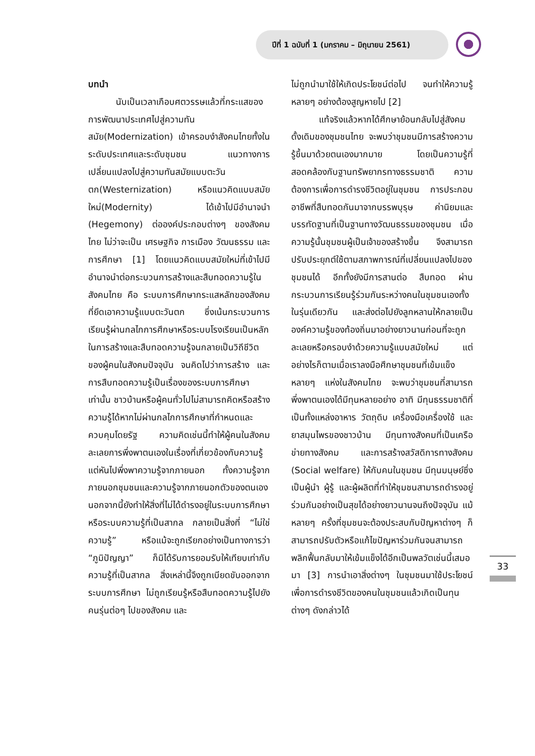ปีที่ 1 ฉบับที่ 1 (มกราคม – มิถุนายน 2561)
บทนำ
นับเป็นเวลาเกือบศตวรรษแล้วที่กระแสของการพัฒนาประเทศไปสู่ความทันสมัย(Modernization) เข้าครอบงำสังคมไทยทั้งในระดับประเทศและระดับชุมชน แนวทางการเปลี่ยนแปลงไปสู่ความทันสมัยแบบตะวันตก(Westernization) หรือแนวคิดแบบสมัยใหม่(Modernity) ได้เข้าไปมีอำนาจนำ (Hegemony) ต่อองค์ประกอบต่างๆ ของสังคมไทย ไม่ว่าจะเป็น เศรษฐกิจ การเมือง วัฒนธรรม และการศึกษา [1] โดยแนวคิดแบบสมัยใหม่ที่เข้าไปมีอำนาจนำต่อกระบวนการสร้างและสืบทอดความรู้ในสังคมไทย คือ ระบบการศึกษากระแสหลักของสังคมที่ยึดเอาความรู้แบบตะวันตก ซึ่งเน้นกระบวนการเรียนรู้ผ่านกลไกการศึกษาหรือระบบโรงเรียนเป็นหลักในการสร้างและสืบทอดความรู้จนกลายเป็นวิถีชีวิตของผู้คนในสังคมปัจจุบัน จนคิดไปว่าการสร้าง และการสืบทอดความรู้เป็นเรื่องของระบบการศึกษาเท่านั้น ชาวบ้านหรือผู้คนทั่วไปไม่สามารถคิดหรือสร้างความรู้ได้หากไม่ผ่านกลไกการศึกษาที่กำหนดและควบคุมโดยรัฐ ความคิดเช่นนี้ทำให้ผู้คนในสังคมละเลยการพึ่งพาตนเองในเรื่องที่เกี่ยวข้องกับความรู้ แต่หันไปพึ่งพาความรู้จากภายนอก ทั้งความรู้จากภายนอกชุมชนและความรู้จากภายนอกตัวของตนเอง นอกจากนี้ยังทำให้สิ่งที่ไม่ได้ดำรงอยู่ในระบบการศึกษาหรือระบบความรู้ที่เป็นสากล กลายเป็นสิ่งที่ “ไม่ใช่ความรู้” หรือแม้จะถูกเรียกอย่างเป็นทางการว่า “ภูมิปัญญา” ก็มิได้รับการยอมรับให้เทียบเท่ากับความรู้ที่เป็นสากล สิ่งเหล่านี้จึงถูกเบียดขับออกจากระบบการศึกษา ไม่ถูกเรียนรู้หรือสืบทอดความรู้ไปยังคนรุ่นต่อๆ ไปของสังคม และ
ไม่ถูกนำมาใช้ให้เกิดประโยชน์ต่อไป จนทำให้ความรู้หลายๆ อย่างต้องสูญหายไป [2]
แท้จริงแล้วหากได้ศึกษาย้อนกลับไปสู่สังคมดั้งเดิมของชุมชนไทย จะพบว่าชุมชนมีการสร้างความรู้ขึ้นมาด้วยตนเองมากมาย โดยเป็นความรู้ที่สอดคล้องกับฐานทรัพยากรทางธรรมชาติ ความต้องการเพื่อการดำรงชีวิตอยู่ในชุมชน การประกอบอาชีพที่สืบทอดกันมาจากบรรพบุรุษ ค่านิยมและบรรทัดฐานที่เป็นฐานทางวัฒนธรรมของชุมชน เมื่อความรู้นั้นชุมชนผู้เป็นเจ้าของสร้างขึ้น จึงสามารถปรับประยุกต์ใช้ตามสภาพการณ์ที่เปลี่ยนแปลงไปของชุมชนได้ อีกทั้งยังมีการสานต่อ สืบทอด ผ่านกระบวนการเรียนรู้ร่วมกันระหว่างคนในชุมชนเองทั้งในรุ่นเดียวกัน และส่งต่อไปยังลูกหลานให้กลายเป็นองค์ความรู้ของท้องถิ่นมาอย่างยาวนานก่อนที่จะถูกละเลยหรือครอบงำด้วยความรู้แบบสมัยใหม่ แต่อย่างไรก็ตามเมื่อเราลงมือศึกษาชุมชนที่เข้มแข็งหลายๆ แห่งในสังคมไทย จะพบว่าชุมชนที่สามารถพึ่งพาตนเองได้มีทุนหลายอย่าง อาทิ มีทุนธรรมชาติที่เป็นทั้งแหล่งอาหาร วัตถุดิบ เครื่องมือเครื่องใช้ และยาสมุนไพรของชาวบ้าน มีทุนทางสังคมที่เป็นเครือข่ายทางสังคม และการสร้างสวัสดิการทางสังคม (Social welfare) ให้กับคนในชุมชน มีทุนมนุษย์ซึ่งเป็นผู้นำ ผู้รู้ และผู้ผลิตที่ทำให้ชุมชนสามารถดำรงอยู่ร่วมกันอย่างเป็นสุขได้อย่างยาวนานจนถึงปัจจุบัน แม้หลายๆ ครั้งที่ชุมชนจะต้องประสบกับปัญหาต่างๆ ก็สามารถปรับตัวหรือแก้ไขปัญหาร่วมกันจนสามารถพลิกฟื้นกลับมาให้เข้มแข็งได้อีกเป็นพลวัตเช่นนี้เสมอมา [3] การนำเอาสิ่งต่างๆ ในชุมชนมาใช้ประโยชน์เพื่อการดำรงชีวิตของคนในชุมชนแล้วเกิดเป็นทุนต่างๆ ดังกล่าวได้
33